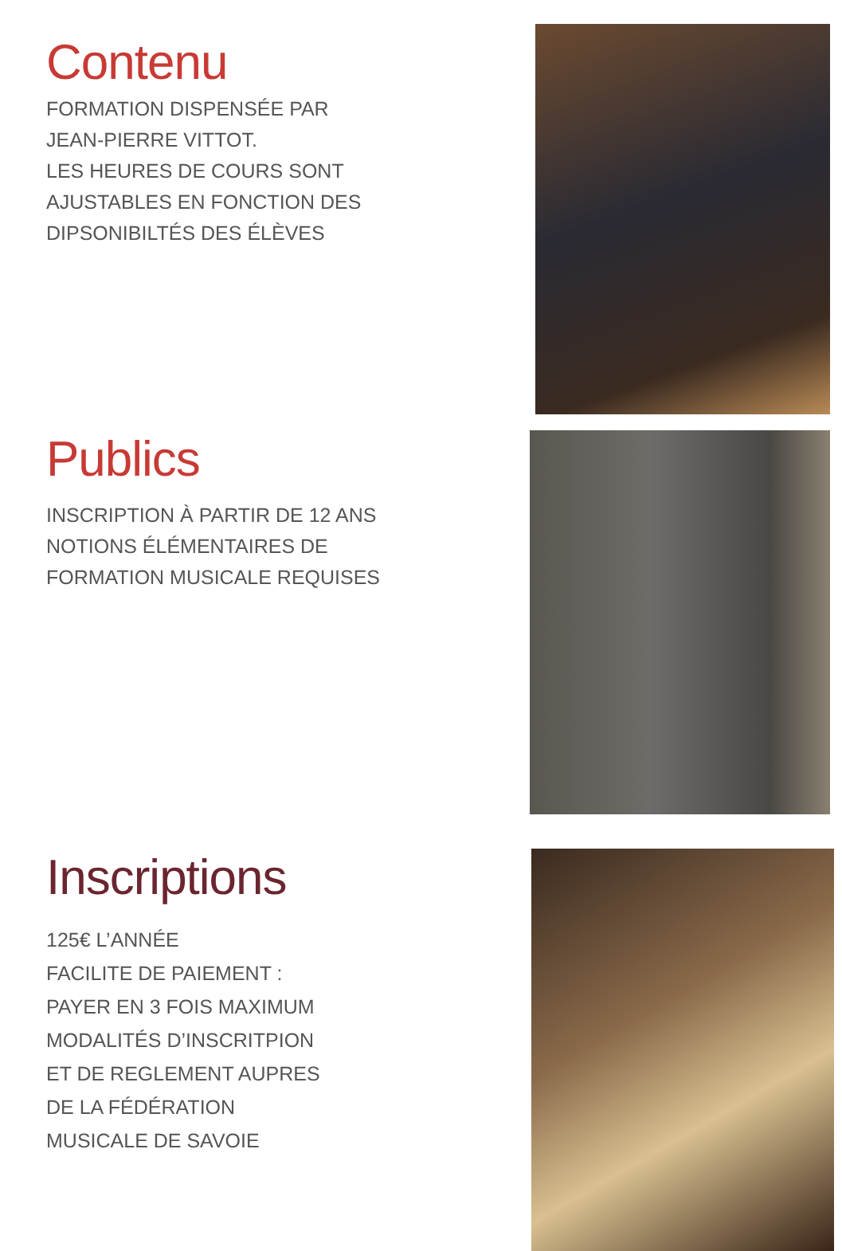Contenu
FORMATION DISPENSÉE PAR
JEAN-PIERRE VITTOT.
LES HEURES DE COURS SONT
AJUSTABLES EN FONCTION DES
DIPSONIBILTÉS DES ÉLÈVES
Publics
INSCRIPTION À PARTIR DE 12 ANS
NOTIONS ÉLÉMENTAIRES DE
FORMATION MUSICALE REQUISES
Inscriptions
125€ L’ANNÉE
FACILITE DE PAIEMENT :
PAYER EN 3 FOIS MAXIMUM
MODALITÉS D’INSCRITPION
ET DE REGLEMENT AUPRES
DE LA FÉDÉRATION
MUSICALE DE SAVOIE